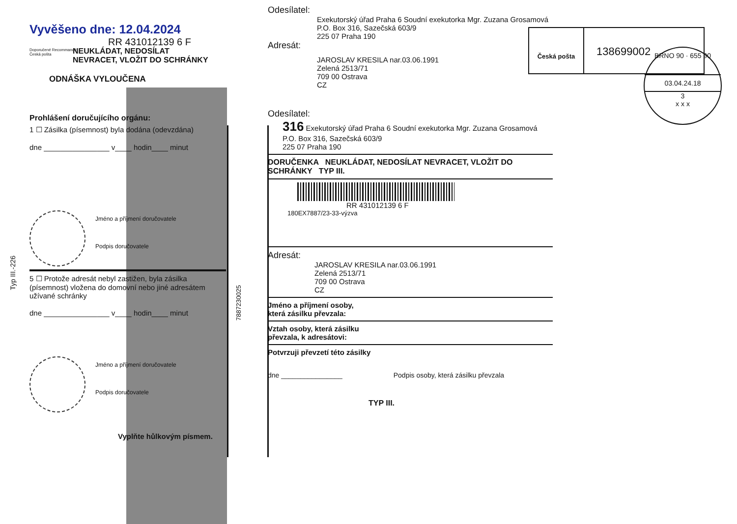Typ III.-226
7887230025
Vyvěšeno dne: 12.04.2024
RR 431012139 6 F
Doporučené Recommandé
Česká pošta
NEUKLÁDAT, NEDOSÍLAT
NEVRACET, VLOŽIT DO SCHRÁNKY
ODNÁŠKA VYLOUČENA
Prohlášení doručujícího orgánu:
1 ☐ Zásilka (písemnost) byla dodána (odevzdána)
dne ________________ v____ hodin____ minut
Jméno a příjmení doručovatele
Podpis doručovatele
5 ☐ Protože adresát nebyl zastižen, byla zásilka (písemnost) vložena do domovní nebo jiné adresátem užívané schránky
dne ________________ v____ hodin____ minut
Jméno a příjmení doručovatele
Podpis doručovatele
Vyplňte hůlkovým písmem.
Odesílatel:
Exekutorský úřad Praha 6 Soudní exekutorka Mgr. Zuzana Grosamová
P.O. Box 316, Sazečská 603/9
225 07 Praha 190
Adresát:
JAROSLAV KRESILA nar.03.06.1991
Zelená 2513/71
709 00 Ostrava
CZ
Odesílatel:
316 Exekutorský úřad Praha 6 Soudní exekutorka Mgr. Zuzana Grosamová
P.O. Box 316, Sazečská 603/9
225 07 Praha 190
DORUČENKA NEUKLÁDAT, NEDOSÍLAT NEVRACET, VLOŽIT DO SCHRÁNKY TYP III.
RR 431012139 6 F
180EX7887/23-33-výzva
Adresát:
JAROSLAV KRESILA nar.03.06.1991
Zelená 2513/71
709 00 Ostrava
CZ
Jméno a příjmení osoby,
která zásilku převzala:
Vztah osoby, která zásilku
převzala, k adresátovi:
Potvrzuji převzetí této zásilky
dne ________________ Podpis osoby, která zásilku převzala
TYP III.
Česká pošta
138699002
BRNO 90 · 655 90
03.04.24.18
3
x x x